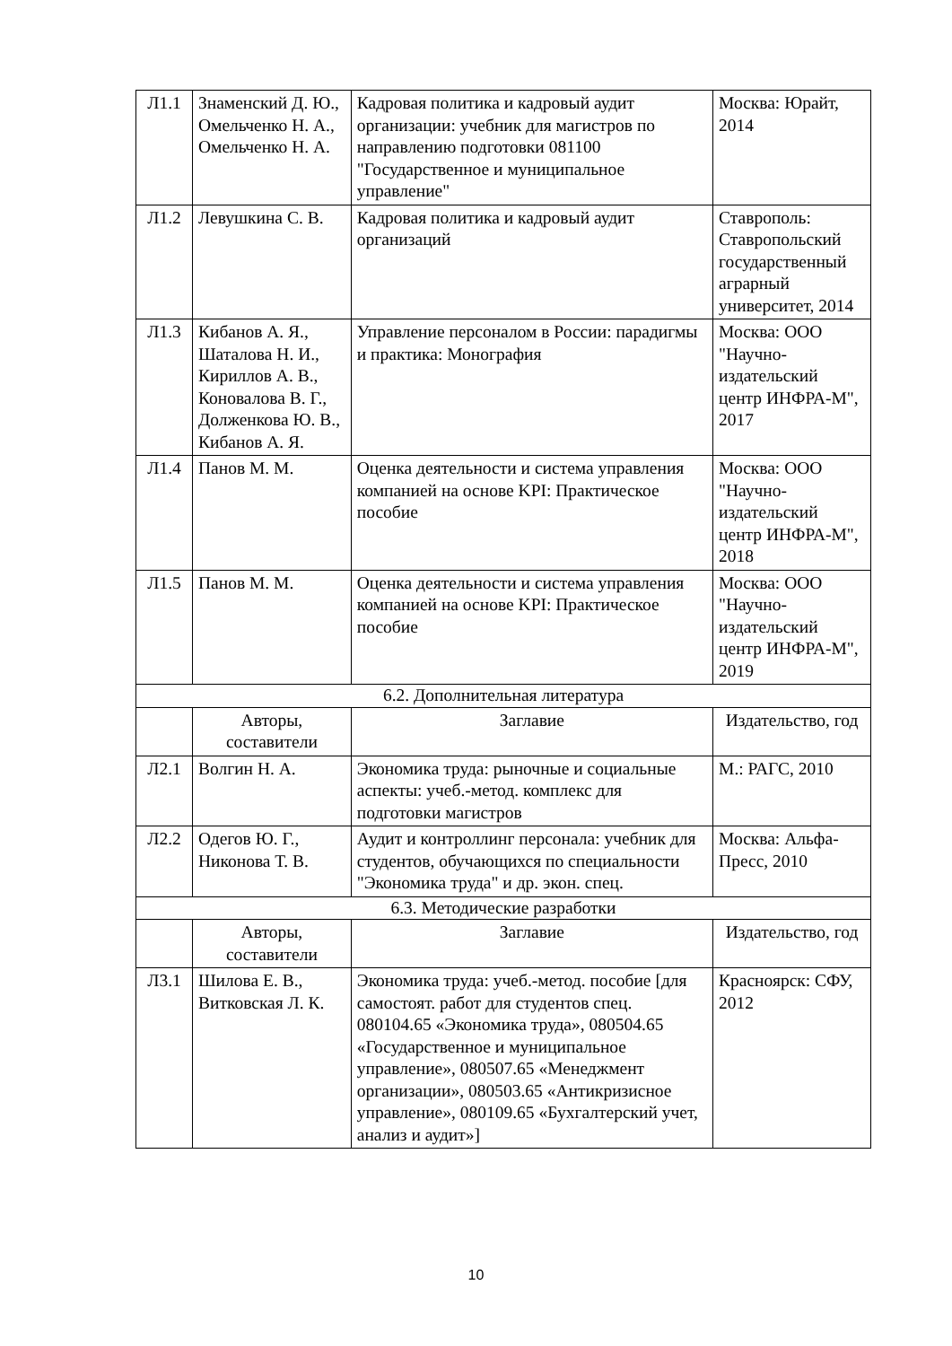| Л1.1 | Знаменский Д. Ю., Омельченко Н. А., Омельченко Н. А. | Кадровая политика и кадровый аудит организации: учебник для магистров по направлению подготовки 081100 "Государственное и муниципальное управление" | Москва: Юрайт, 2014 |
| Л1.2 | Левушкина С. В. | Кадровая политика и кадровый аудит организаций | Ставрополь: Ставропольский государственный аграрный университет, 2014 |
| Л1.3 | Кибанов А. Я., Шаталова Н. И., Кириллов А. В., Коновалова В. Г., Долженкова Ю. В., Кибанов А. Я. | Управление персоналом в России: парадигмы и практика: Монография | Москва: ООО "Научно-издательский центр ИНФРА-М", 2017 |
| Л1.4 | Панов М. М. | Оценка деятельности и система управления компанией на основе KPI: Практическое пособие | Москва: ООО "Научно-издательский центр ИНФРА-М", 2018 |
| Л1.5 | Панов М. М. | Оценка деятельности и система управления компанией на основе KPI: Практическое пособие | Москва: ООО "Научно-издательский центр ИНФРА-М", 2019 |
| 6.2. Дополнительная литература | | | |
| | Авторы, составители | Заглавие | Издательство, год |
| Л2.1 | Волгин Н. А. | Экономика труда: рыночные и социальные аспекты: учеб.-метод. комплекс для подготовки магистров | М.: РАГС, 2010 |
| Л2.2 | Одегов Ю. Г., Никонова Т. В. | Аудит и контроллинг персонала: учебник для студентов, обучающихся по специальности "Экономика труда" и др. экон. спец. | Москва: Альфа-Пресс, 2010 |
| 6.3. Методические разработки | | | |
| | Авторы, составители | Заглавие | Издательство, год |
| Л3.1 | Шилова Е. В., Витковская Л. К. | Экономика труда: учеб.-метод. пособие [для самостоят. работ для студентов спец. 080104.65 «Экономика труда», 080504.65 «Государственное и муниципальное управление», 080507.65 «Менеджмент организации», 080503.65 «Антикризисное управление», 080109.65 «Бухгалтерский учет, анализ и аудит»] | Красноярск: СФУ, 2012 |
10